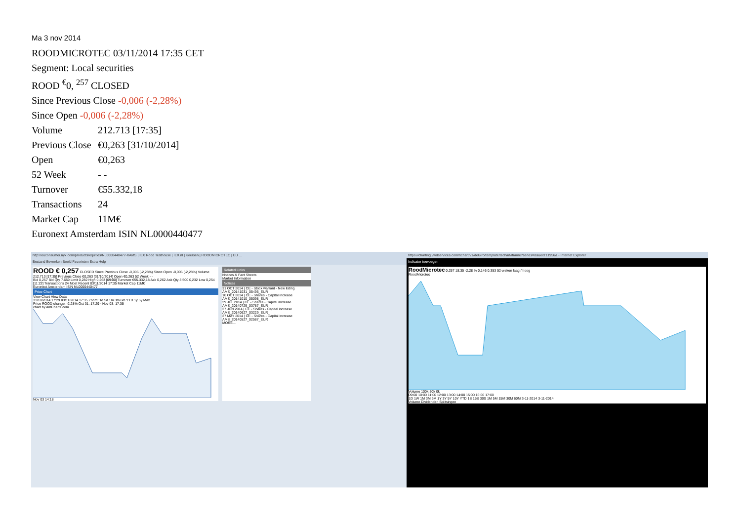Ma 3 nov 2014
ROODMICROTEC 03/11/2014 17:35 CET
Segment: Local securities
ROOD <sup>€</sup>0, <sup>257</sup> CLOSED
Since Previous Close -0,006 (-2,28%)
Since Open -0,006 (-2,28%)
Volume 212.713 [17:35]
Previous Close €0,263 [31/10/2014]
Open €0,263
52 Week - -
Turnover €55.332,18
Transactions 24
Market Cap 11M€
Euronext Amsterdam ISIN NL0000440477
http://euconsumer.nyx.com/products/equities/NL0000440477-XAMS | IEX Rood Testhouse | IEX.nl | Koersen | ROODMICROTEC | EU ...
Bestand Bewerken Beeld Favorieten Extra Help
ROOD € 0,257 CLOSED Since Previous Close -0,006 (-2,28%) Since Open -0,006 (-2,28%) Volume 212.713 [17:35] Previous Close €0,263 [31/10/2014] Open €0,263 52 Week - -
Bid 0,257 Bid Qty 7.659 Limit 0,282 High 0,263 [09:00] Turnover €55.332,18 Ask 0,262 Ask Qty 8.500 0,232 Low 0,254 [11:22] Transactions 24 Most Recent 03/11/2014 17:35 Market Cap 11M€
Euronext Amsterdam ISIN NL0000440477
Price Chart
View Chart View Data
31/10/2014 17:29 03/11/2014 17:35 Zoom: 1d 5d 1m 3m 6m YTD 1y 5y Max
Price ROOD change: -2,28% Oct 31, 17:29 - Nov 03, 17:35
chart by amCharts.com
Nov 03 14:18
Related Links
Notices & Fact Sheets
Market Information
Notices
31 OCT 2014 | CE - Stock warrant - New listing AMS_20141031_05495_EUR
10 OCT 2014 | CE - Shares - Capital increase AMS_20141010_05098_EUR
29 JUL 2014 | CE - Shares - Capital increase AMS_20140729_03787_EUR
27 JUN 2014 | CE - Shares - Capital increase AMS_20140627_03229_EUR
27 MAY 2014 | CE - Shares - Capital increase AMS_20140527_02587_EUR
MORE...
https://charting.vwdservices.com/hchart/v1/deGiro/template/tachart/iframe?series=issueid:11956& - Internet Explorer
Indicator toevoegen
RoodMicrotec 0,257 18:35 -2,28 % 0,146 0,353 52-weken laag / hoog
RoodMicrotec
Volume 100k 50k 0k
09:00 10:00 11:00 12:00 13:00 14:00 15:00 16:00 17:00
1D 1W 1M 3M 6M 1Y 3Y 5Y 10Y YTD 1S 15S 30S 1M 5M 15M 30M 60M 3-11-2014 3-11-2014
Volume Dividenden Splitsingen